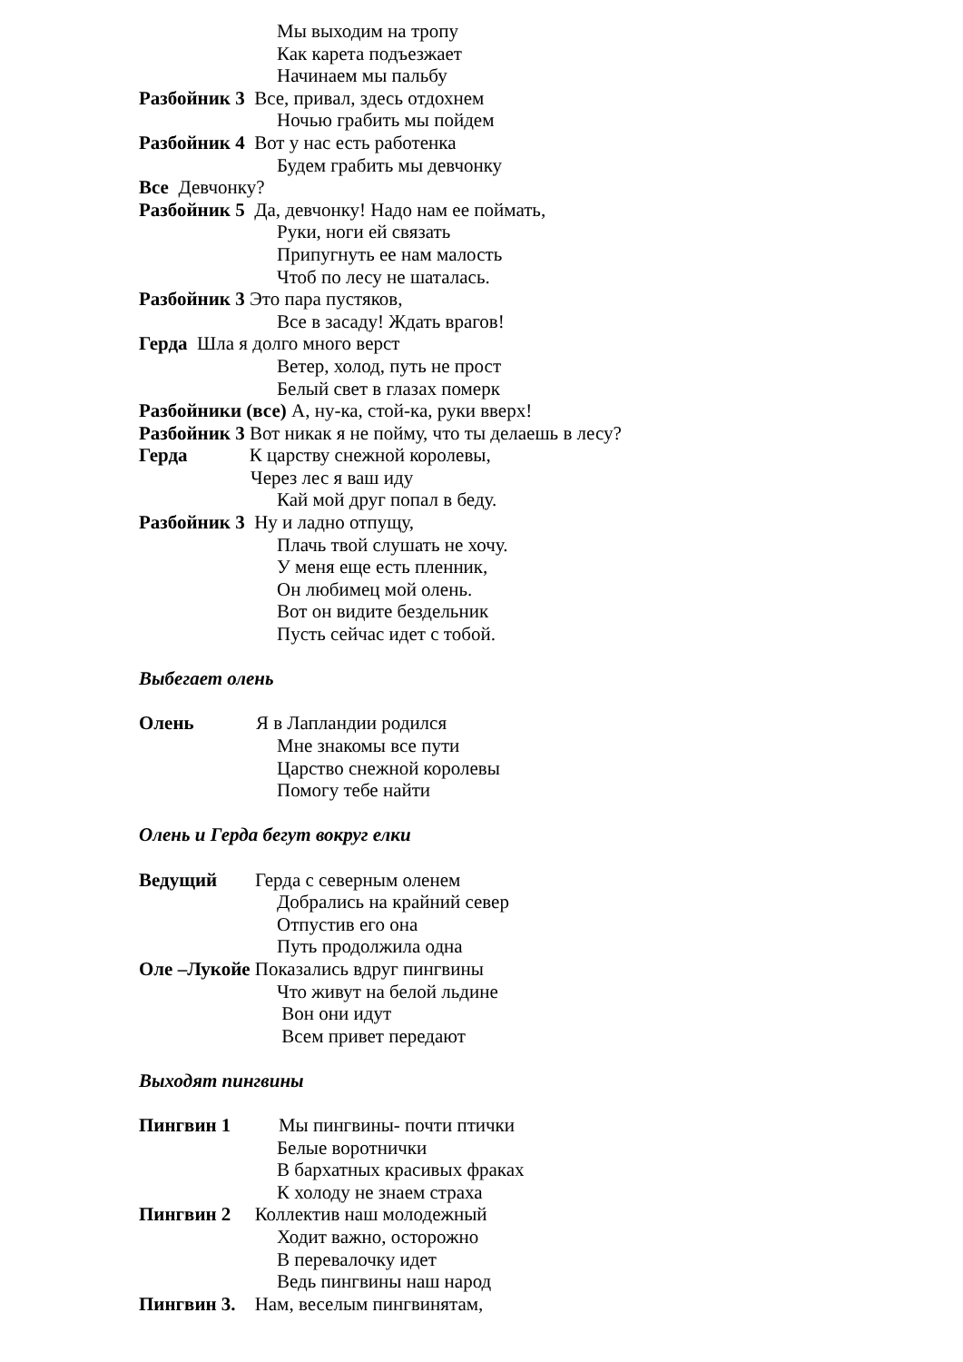Мы выходим на тропу
Как карета подъезжает
Начинаем мы пальбу
Разбойник 3 Все, привал, здесь отдохнем
Ночью грабить мы пойдем
Разбойник 4 Вот у нас есть работенка
Будем грабить мы девчонку
Все Девчонку?
Разбойник 5 Да, девчонку! Надо нам ее поймать,
Руки, ноги ей связать
Припугнуть ее нам малость
Чтоб по лесу не шаталась.
Разбойник 3 Это пара пустяков,
Все в засаду! Ждать врагов!
Герда Шла я долго много верст
Ветер, холод, путь не прост
Белый свет в глазах померк
Разбойники (все) А, ну-ка, стой-ка, руки вверх!
Разбойник 3 Вот никак я не пойму, что ты делаешь в лесу?
Герда К царству снежной королевы,
Через лес я ваш иду
Кай мой друг попал в беду.
Разбойник 3 Ну и ладно отпущу,
Плачь твой слушать не хочу.
У меня еще есть пленник,
Он любимец мой олень.
Вот он видите бездельник
Пусть сейчас идет с тобой.
Выбегает олень
Олень Я в Лапландии родился
Мне знакомы все пути
Царство снежной королевы
Помогу тебе найти
Олень и Герда бегут вокруг елки
Ведущий Герда с северным оленем
Добрались на крайний север
Отпустив его она
Путь продолжила одна
Оле –Лукойе Показались вдруг пингвины
Что живут на белой льдине
Вон они идут
Всем привет передают
Выходят пингвины
Пингвин 1 Мы пингвины- почти птички
Белые воротнички
В бархатных красивых фраках
К холоду не знаем страха
Пингвин 2 Коллектив наш молодежный
Ходит важно, осторожно
В перевалочку идет
Ведь пингвины наш народ
Пингвин 3. Нам, веселым пингвинятам,